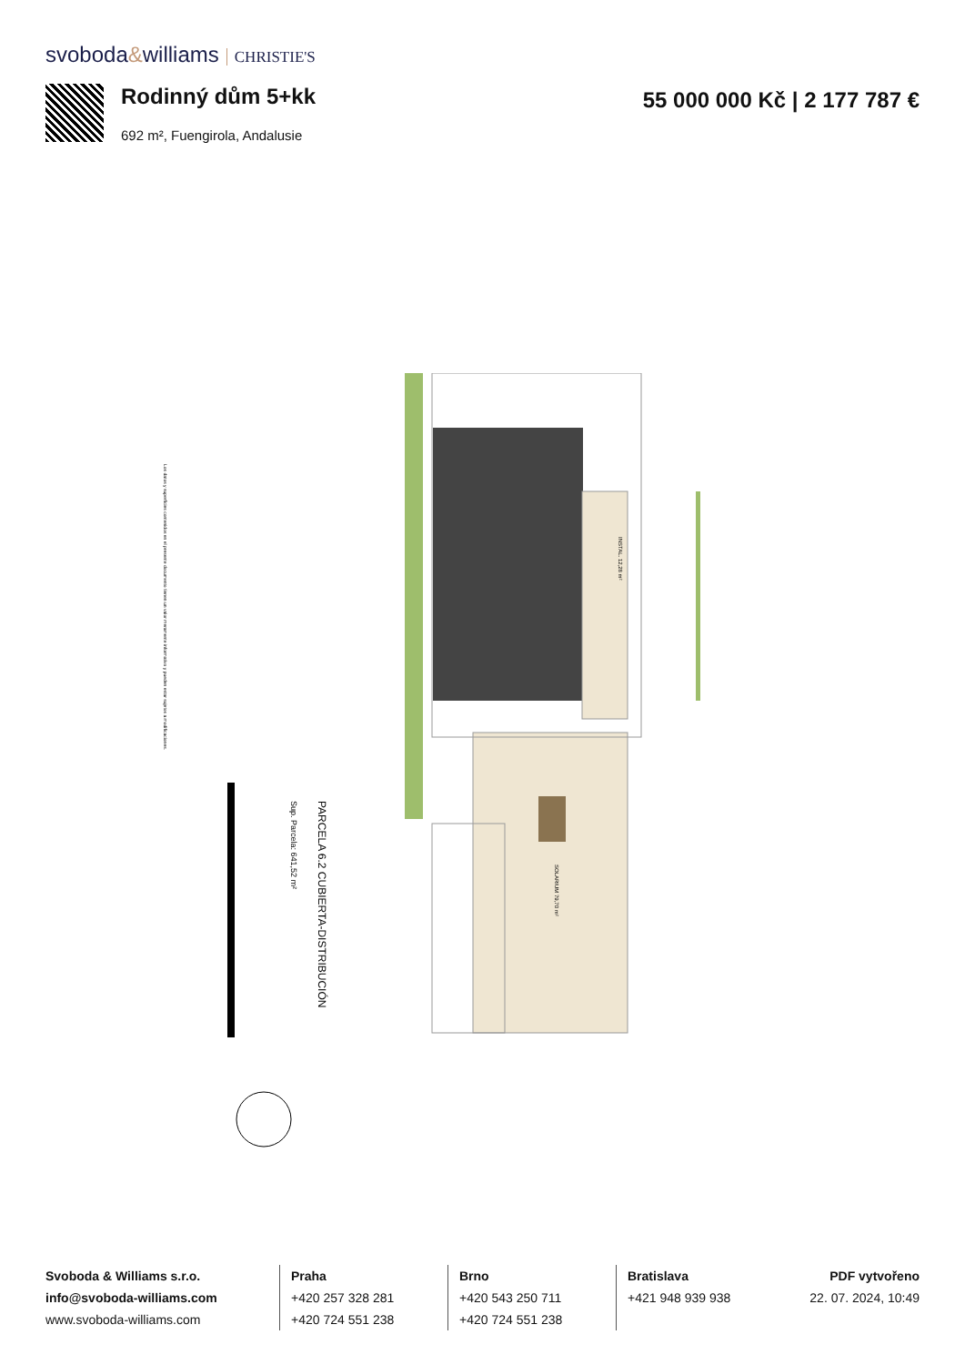svoboda&williams CHRISTIE'S
Rodinný dům 5+kk
692 m², Fuengirola, Andalusie
55 000 000 Kč | 2 177 787 €
PARCELA 6.2 CUBIERTA-DISTRIBUCIÓN
Sup. Parcela: 641,52 m²
INSTAL. 12,28 m²
SOLARIUM 79,70 m²
Los datos y superficies contenidos en el presente documento tienen un valor meramente informativo y pueden estar sujetos a modificaciones.
Svoboda & Williams s.r.o.
info@svoboda-williams.com
www.svoboda-williams.com
Praha
+420 257 328 281
+420 724 551 238
Brno
+420 543 250 711
+420 724 551 238
Bratislava
+421 948 939 938
PDF vytvořeno
22. 07. 2024, 10:49